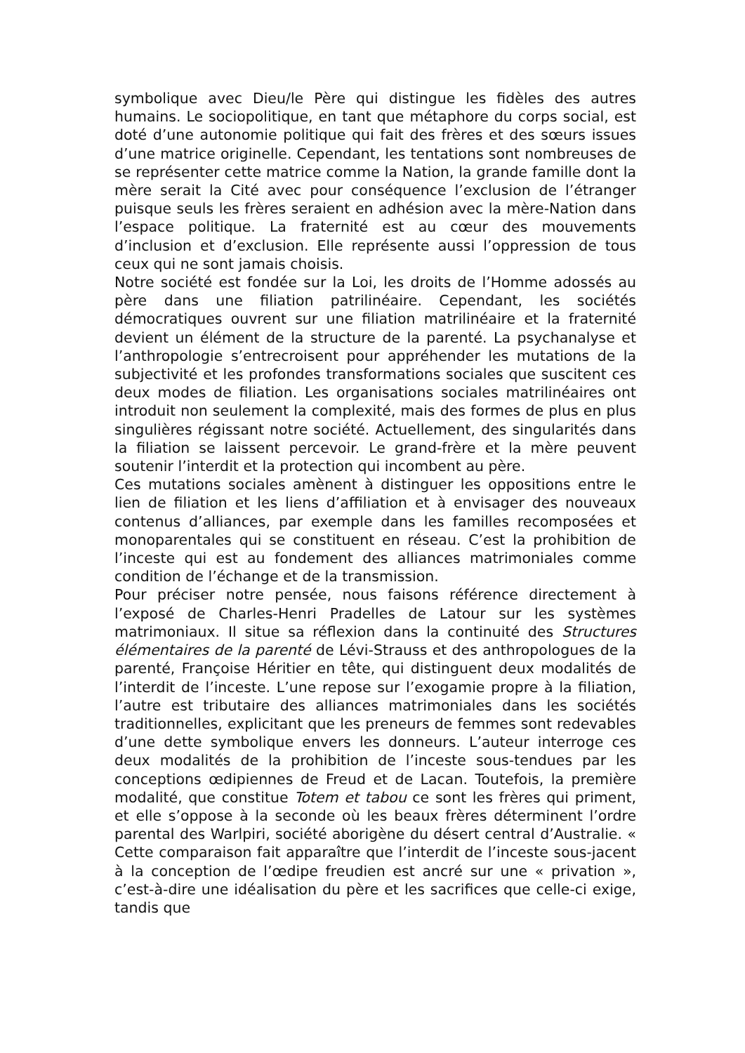symbolique avec Dieu/le Père qui distingue les fidèles des autres humains. Le sociopolitique, en tant que métaphore du corps social, est doté d’une autonomie politique qui fait des frères et des sœurs issues d’une matrice originelle. Cependant, les tentations sont nombreuses de se représenter cette matrice comme la Nation, la grande famille dont la mère serait la Cité avec pour conséquence l’exclusion de l’étranger puisque seuls les frères seraient en adhésion avec la mère-Nation dans l’espace politique. La fraternité est au cœur des mouvements d’inclusion et d’exclusion. Elle représente aussi l’oppression de tous ceux qui ne sont jamais choisis.
Notre société est fondée sur la Loi, les droits de l’Homme adossés au père dans une filiation patrilinéaire. Cependant, les sociétés démocratiques ouvrent sur une filiation matrilinéaire et la fraternité devient un élément de la structure de la parenté. La psychanalyse et l’anthropologie s’entrecroisent pour appréhender les mutations de la subjectivité et les profondes transformations sociales que suscitent ces deux modes de filiation. Les organisations sociales matrilinéaires ont introduit non seulement la complexité, mais des formes de plus en plus singulières régissant notre société. Actuellement, des singularités dans la filiation se laissent percevoir. Le grand-frère et la mère peuvent soutenir l’interdit et la protection qui incombent au père.
Ces mutations sociales amènent à distinguer les oppositions entre le lien de filiation et les liens d’affiliation et à envisager des nouveaux contenus d’alliances, par exemple dans les familles recomposées et monoparentales qui se constituent en réseau. C’est la prohibition de l’inceste qui est au fondement des alliances matrimoniales comme condition de l’échange et de la transmission.
Pour préciser notre pensée, nous faisons référence directement à l’exposé de Charles-Henri Pradelles de Latour sur les systèmes matrimoniaux. Il situe sa réflexion dans la continuité des Structures élémentaires de la parenté de Lévi-Strauss et des anthropologues de la parenté, Françoise Héritier en tête, qui distinguent deux modalités de l’interdit de l’inceste. L’une repose sur l’exogamie propre à la filiation, l’autre est tributaire des alliances matrimoniales dans les sociétés traditionnelles, explicitant que les preneurs de femmes sont redevables d’une dette symbolique envers les donneurs. L’auteur interroge ces deux modalités de la prohibition de l’inceste sous-tendues par les conceptions œdipiennes de Freud et de Lacan. Toutefois, la première modalité, que constitue Totem et tabou ce sont les frères qui priment, et elle s’oppose à la seconde où les beaux frères déterminent l’ordre parental des Warlpiri, société aborigène du désert central d’Australie. « Cette comparaison fait apparaître que l’interdit de l’inceste sous-jacent à la conception de l’œdipe freudien est ancré sur une « privation », c’est-à-dire une idéalisation du père et les sacrifices que celle-ci exige, tandis que